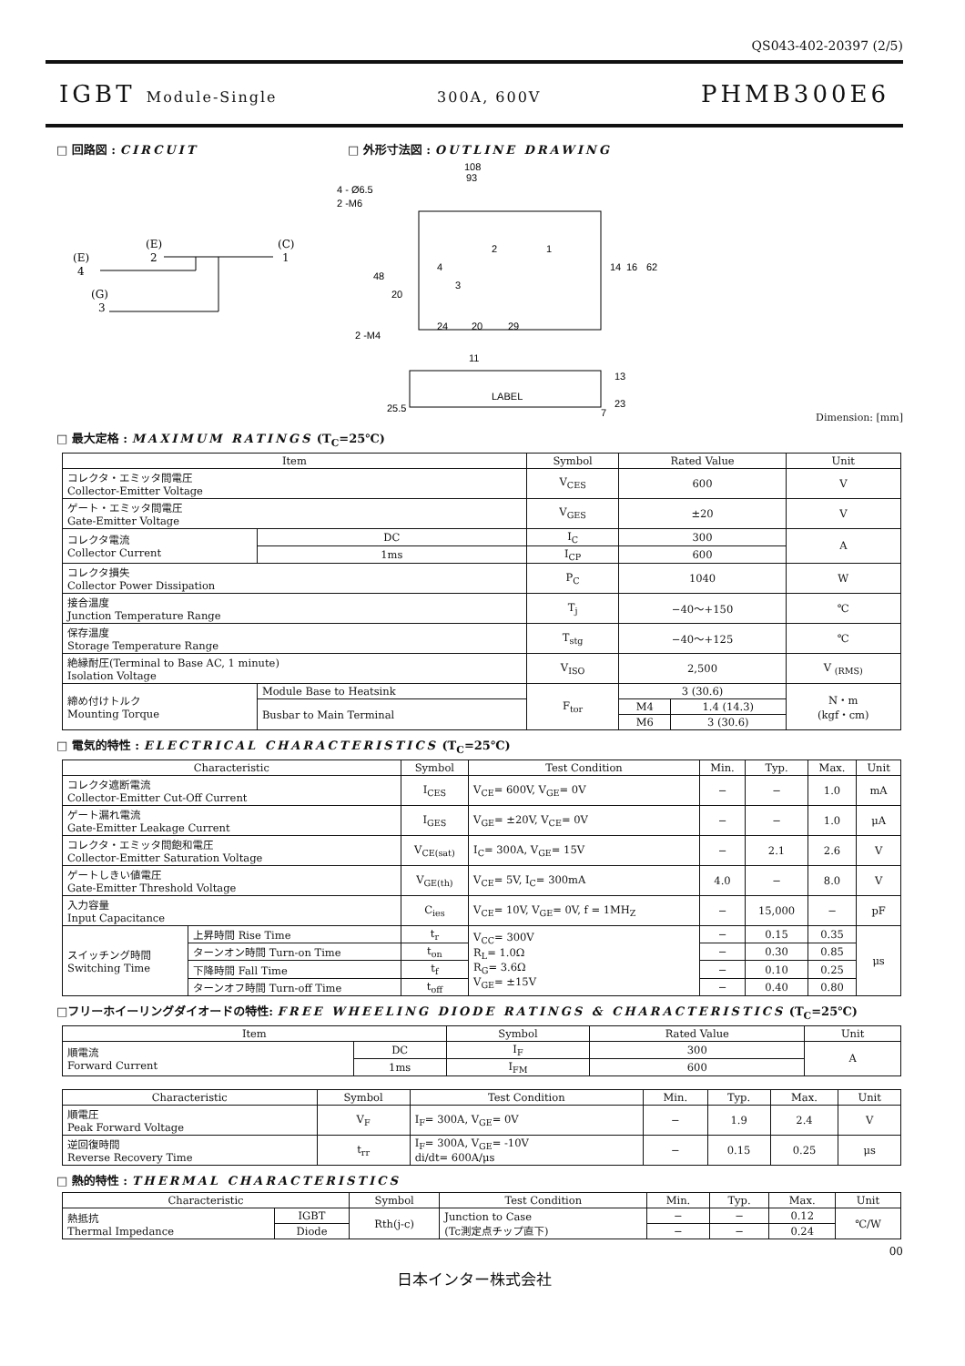QS043-402-20397 (2/5)
IGBT Module-Single 300A, 600V PHMB300E6
□ 回路図 : CIRCUIT
(E)
2
(C)
1
(E)
4
(G)
3
□ 外形寸法図 : OUTLINE DRAWING
108
93
4 - Ø6.5
2 -M6
2
1
3
4
2 -M4
24
20
29
48
20
14
16
62
11
LABEL
25.5
13
23
7
Dimension: [mm]
□ 最大定格 : MAXIMUM RATINGS (T<sub>C</sub>=25℃)
| Item | | Symbol | Rated Value | | Unit |
| --- | --- | --- | --- | --- | --- |
| コレクタ・エミッタ間電圧 Collector-Emitter Voltage | | V<sub>CES</sub> | 600 | | V |
| ゲート・エミッタ間電圧 Gate-Emitter Voltage | | V<sub>GES</sub> | ±20 | | V |
| コレクタ電流 Collector Current | DC | I<sub>C</sub> | 300 | | A |
| | 1ms | I<sub>CP</sub> | 600 | | |
| コレクタ損失 Collector Power Dissipation | | P<sub>C</sub> | 1040 | | W |
| 接合温度 Junction Temperature Range | | T<sub>j</sub> | −40～+150 | | ℃ |
| 保存温度 Storage Temperature Range | | T<sub>stg</sub> | −40～+125 | | ℃ |
| 絶縁耐圧(Terminal to Base AC, 1 minute) Isolation Voltage | | V<sub>ISO</sub> | 2,500 | | V <sub>(RMS)</sub> |
| 締め付けトルク Mounting Torque | Module Base to Heatsink | F<sub>tor</sub> | 3 (30.6) | | N・m (kgf・cm) |
| | Busbar to Main Terminal | | M4 | 1.4 (14.3) | |
| | | | M6 | 3 (30.6) | |
□ 電気的特性 : ELECTRICAL CHARACTERISTICS (T<sub>C</sub>=25℃)
| Characteristic | | Symbol | Test Condition | Min. | Typ. | Max. | Unit |
| --- | --- | --- | --- | --- | --- | --- | --- |
| コレクタ遮断電流 Collector-Emitter Cut-Off Current | | I<sub>CES</sub> | V<sub>CE</sub>= 600V, V<sub>GE</sub>= 0V | − | − | 1.0 | mA |
| ゲート漏れ電流 Gate-Emitter Leakage Current | | I<sub>GES</sub> | V<sub>GE</sub>= ±20V, V<sub>CE</sub>= 0V | − | − | 1.0 | μA |
| コレクタ・エミッタ間飽和電圧 Collector-Emitter Saturation Voltage | | V<sub>CE(sat)</sub> | I<sub>C</sub>= 300A, V<sub>GE</sub>= 15V | − | 2.1 | 2.6 | V |
| ゲートしきい値電圧 Gate-Emitter Threshold Voltage | | V<sub>GE(th)</sub> | V<sub>CE</sub>= 5V, I<sub>C</sub>= 300mA | 4.0 | − | 8.0 | V |
| 入力容量 Input Capacitance | | C<sub>ies</sub> | V<sub>CE</sub>= 10V, V<sub>GE</sub>= 0V, f = 1MH<sub>Z</sub> | − | 15,000 | − | pF |
| スイッチング時間 Switching Time | 上昇時間 Rise Time | t<sub>r</sub> | V<sub>CC</sub>= 300V R<sub>L</sub>= 1.0Ω R<sub>G</sub>= 3.6Ω V<sub>GE</sub>= ±15V | − | 0.15 | 0.35 | μs |
| | ターンオン時間 Turn-on Time | t<sub>on</sub> | | − | 0.30 | 0.85 | |
| | 下降時間 Fall Time | t<sub>f</sub> | | − | 0.10 | 0.25 | |
| | ターンオフ時間 Turn-off Time | t<sub>off</sub> | | − | 0.40 | 0.80 | |
□フリーホイーリングダイオードの特性: FREE WHEELING DIODE RATINGS & CHARACTERISTICS (T<sub>C</sub>=25℃)
| Item | | Symbol | Rated Value | Unit |
| --- | --- | --- | --- | --- |
| 順電流 Forward Current | DC | I<sub>F</sub> | 300 | A |
| | 1ms | I<sub>FM</sub> | 600 | |
| Characteristic | Symbol | Test Condition | Min. | Typ. | Max. | Unit |
| --- | --- | --- | --- | --- | --- | --- |
| 順電圧 Peak Forward Voltage | V<sub>F</sub> | I<sub>F</sub>= 300A, V<sub>GE</sub>= 0V | − | 1.9 | 2.4 | V |
| 逆回復時間 Reverse Recovery Time | t<sub>rr</sub> | I<sub>F</sub>= 300A, V<sub>GE</sub>= -10V di/dt= 600A/μs | − | 0.15 | 0.25 | μs |
□ 熱的特性 : THERMAL CHARACTERISTICS
| Characteristic | | Symbol | Test Condition | Min. | Typ. | Max. | Unit |
| --- | --- | --- | --- | --- | --- | --- | --- |
| 熱抵抗 Thermal Impedance | IGBT | Rth(j-c) | Junction to Case (Tc測定点チップ直下) | − | − | 0.12 | ℃/W |
| | Diode | | | − | − | 0.24 | |
00
日本インター株式会社